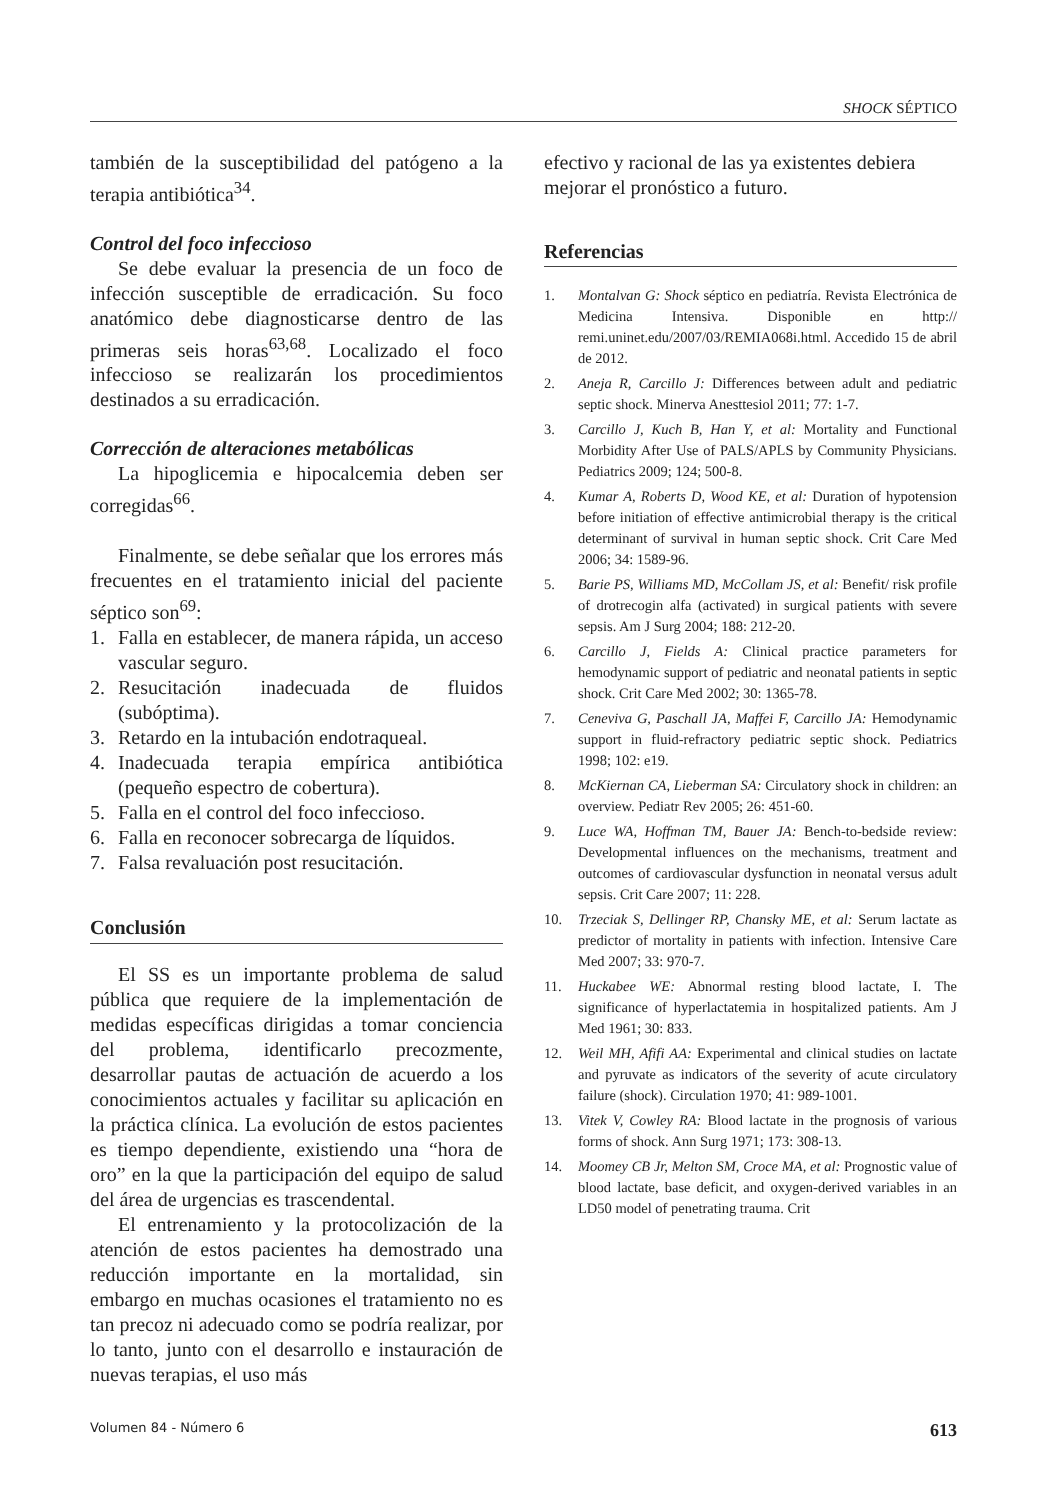SHOCK SÉPTICO
también de la susceptibilidad del patógeno a la terapia antibiótica<sup>34</sup>.
Control del foco infeccioso
Se debe evaluar la presencia de un foco de infección susceptible de erradicación. Su foco anatómico debe diagnosticarse dentro de las primeras seis horas<sup>63,68</sup>. Localizado el foco infeccioso se realizarán los procedimientos destinados a su erradicación.
Corrección de alteraciones metabólicas
La hipoglicemia e hipocalcemia deben ser corregidas<sup>66</sup>.
Finalmente, se debe señalar que los errores más frecuentes en el tratamiento inicial del paciente séptico son<sup>69</sup>:
1. Falla en establecer, de manera rápida, un acceso vascular seguro.
2. Resucitación inadecuada de fluidos (subóptima).
3. Retardo en la intubación endotraqueal.
4. Inadecuada terapia empírica antibiótica (pequeño espectro de cobertura).
5. Falla en el control del foco infeccioso.
6. Falla en reconocer sobrecarga de líquidos.
7. Falsa revaluación post resucitación.
Conclusión
El SS es un importante problema de salud pública que requiere de la implementación de medidas específicas dirigidas a tomar conciencia del problema, identificarlo precozmente, desarrollar pautas de actuación de acuerdo a los conocimientos actuales y facilitar su aplicación en la práctica clínica. La evolución de estos pacientes es tiempo dependiente, existiendo una “hora de oro” en la que la participación del equipo de salud del área de urgencias es trascendental.
El entrenamiento y la protocolización de la atención de estos pacientes ha demostrado una reducción importante en la mortalidad, sin embargo en muchas ocasiones el tratamiento no es tan precoz ni adecuado como se podría realizar, por lo tanto, junto con el desarrollo e instauración de nuevas terapias, el uso más
efectivo y racional de las ya existentes debiera mejorar el pronóstico a futuro.
Referencias
1. Montalvan G: Shock séptico en pediatría. Revista Electrónica de Medicina Intensiva. Disponible en http:// remi.uninet.edu/2007/03/REMIA068i.html. Accedido 15 de abril de 2012.
2. Aneja R, Carcillo J: Differences between adult and pediatric septic shock. Minerva Anesttesiol 2011; 77: 1-7.
3. Carcillo J, Kuch B, Han Y, et al: Mortality and Functional Morbidity After Use of PALS/APLS by Community Physicians. Pediatrics 2009; 124; 500-8.
4. Kumar A, Roberts D, Wood KE, et al: Duration of hypotension before initiation of effective antimicrobial therapy is the critical determinant of survival in human septic shock. Crit Care Med 2006; 34: 1589-96.
5. Barie PS, Williams MD, McCollam JS, et al: Benefit/ risk profile of drotrecogin alfa (activated) in surgical patients with severe sepsis. Am J Surg 2004; 188: 212-20.
6. Carcillo J, Fields A: Clinical practice parameters for hemodynamic support of pediatric and neonatal patients in septic shock. Crit Care Med 2002; 30: 1365-78.
7. Ceneviva G, Paschall JA, Maffei F, Carcillo JA: Hemodynamic support in fluid-refractory pediatric septic shock. Pediatrics 1998; 102: e19.
8. McKiernan CA, Lieberman SA: Circulatory shock in children: an overview. Pediatr Rev 2005; 26: 451-60.
9. Luce WA, Hoffman TM, Bauer JA: Bench-to-bedside review: Developmental influences on the mechanisms, treatment and outcomes of cardiovascular dysfunction in neonatal versus adult sepsis. Crit Care 2007; 11: 228.
10. Trzeciak S, Dellinger RP, Chansky ME, et al: Serum lactate as predictor of mortality in patients with infection. Intensive Care Med 2007; 33: 970-7.
11. Huckabee WE: Abnormal resting blood lactate, I. The significance of hyperlactatemia in hospitalized patients. Am J Med 1961; 30: 833.
12. Weil MH, Afifi AA: Experimental and clinical studies on lactate and pyruvate as indicators of the severity of acute circulatory failure (shock). Circulation 1970; 41: 989-1001.
13. Vitek V, Cowley RA: Blood lactate in the prognosis of various forms of shock. Ann Surg 1971; 173: 308-13.
14. Moomey CB Jr, Melton SM, Croce MA, et al: Prognostic value of blood lactate, base deficit, and oxygen-derived variables in an LD50 model of penetrating trauma. Crit
Volumen 84 - Número 6 613